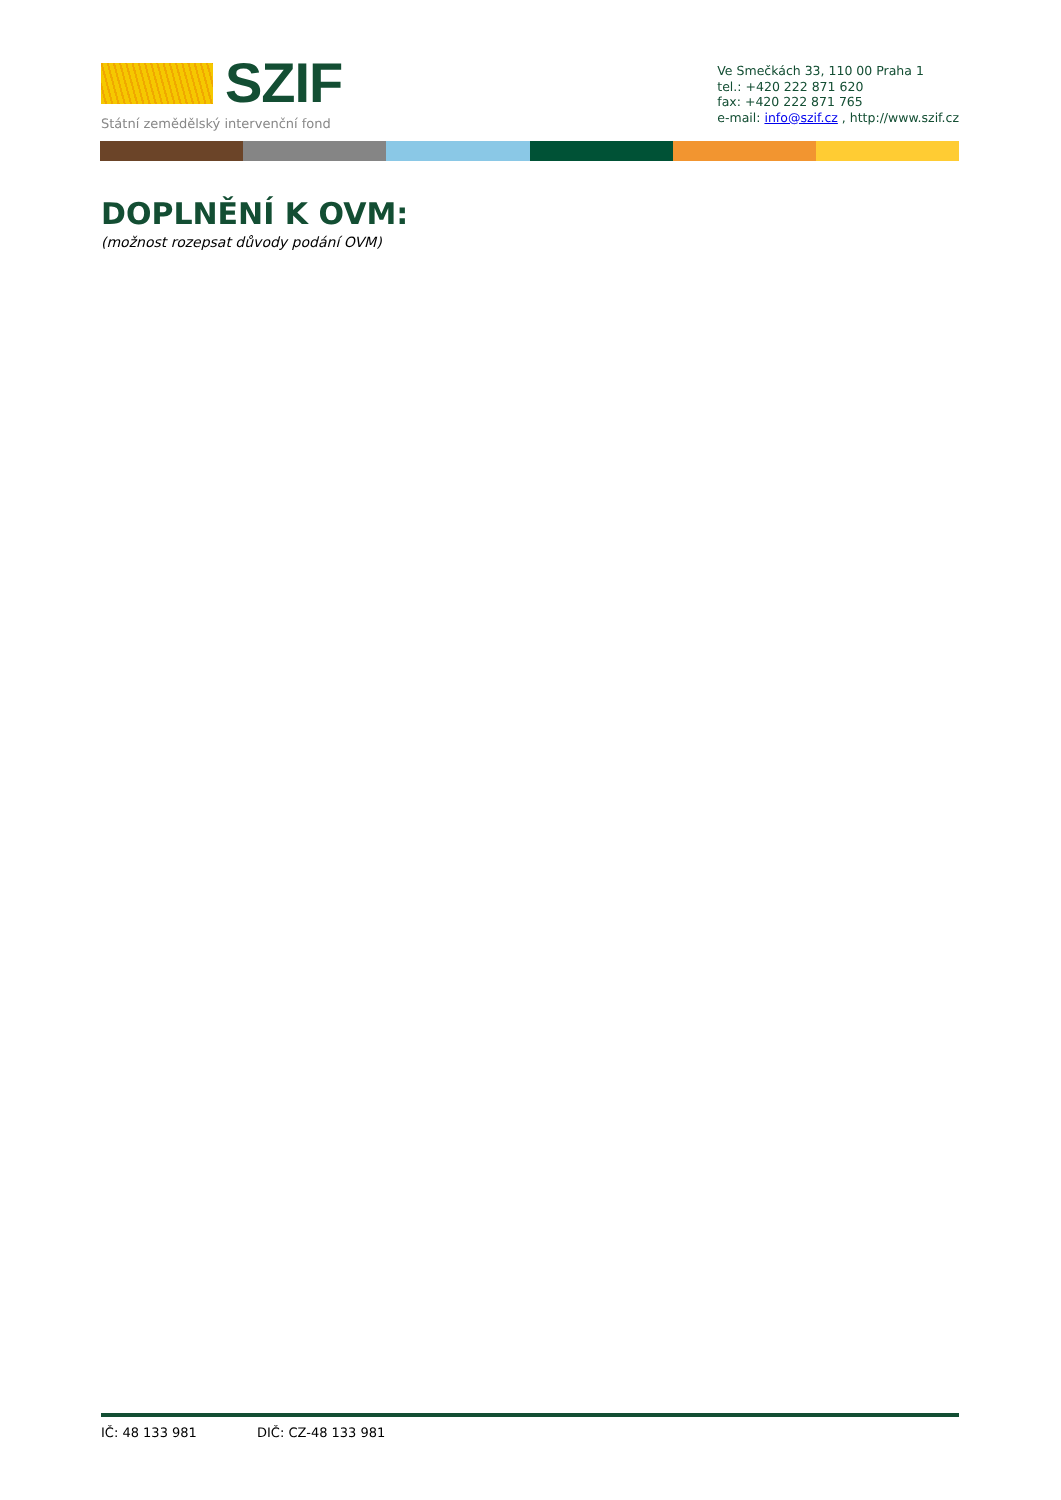SZIF
Státní zemědělský intervenční fond
Ve Smečkách 33, 110 00 Praha 1
tel.: +420 222 871 620
fax: +420 222 871 765
e-mail: info@szif.cz , http://www.szif.cz
DOPLNĚNÍ K OVM:
(možnost rozepsat důvody podání OVM)
IČ: 48 133 981 DIČ: CZ-48 133 981